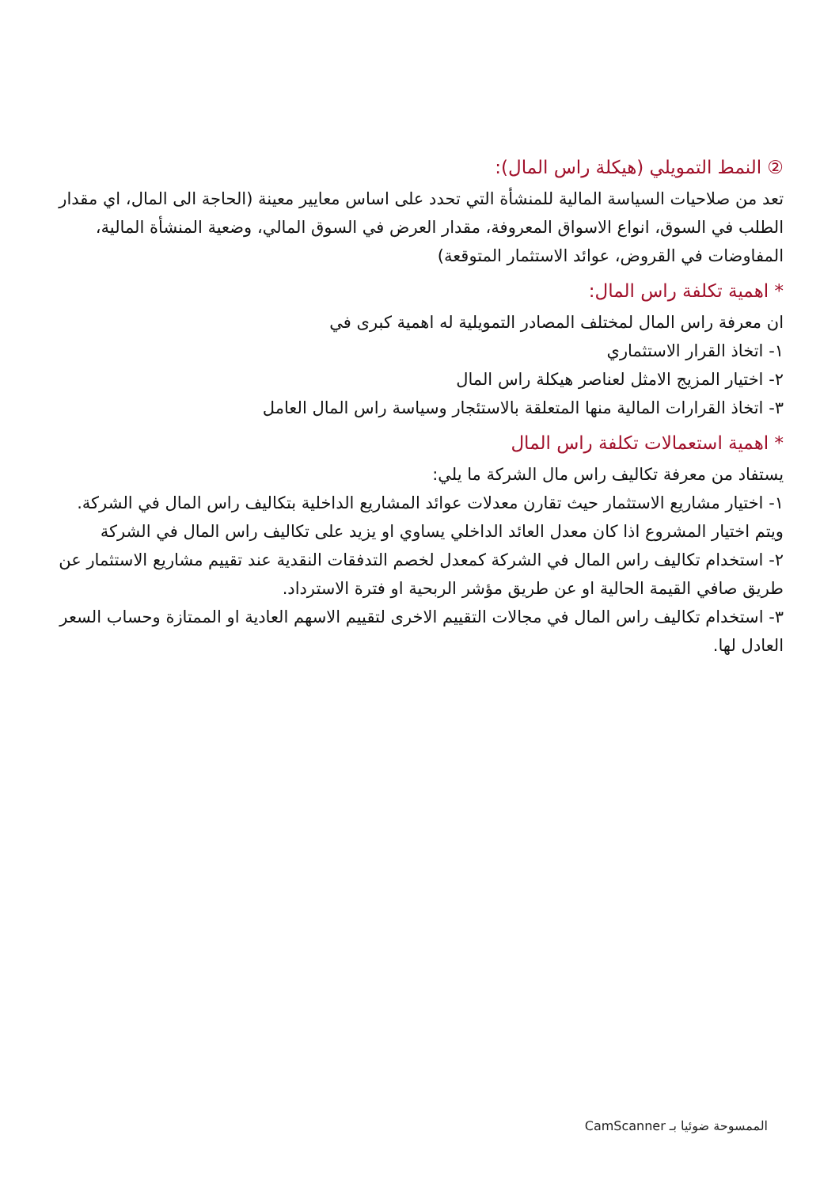② النمط التمويلي (هيكلة راس المال):
تعد من صلاحيات السياسة المالية للمنشأة التي تحدد على اساس معايير معينة (الحاجة الى المال، اي مقدار الطلب في السوق، انواع الاسواق المعروفة، مقدار العرض في السوق المالي، وضعية المنشأة المالية، المفاوضات في القروض، عوائد الاستثمار المتوقعة)
* اهمية تكلفة راس المال:
ان معرفة راس المال لمختلف المصادر التمويلية له اهمية كبرى في
١- اتخاذ القرار الاستثماري
٢- اختيار المزيج الامثل لعناصر هيكلة راس المال
٣- اتخاذ القرارات المالية منها المتعلقة بالاستئجار وسياسة راس المال العامل
* اهمية استعمالات تكلفة راس المال
يستفاد من معرفة تكاليف راس مال الشركة ما يلي:
١- اختيار مشاريع الاستثمار حيث تقارن معدلات عوائد المشاريع الداخلية بتكاليف راس المال في الشركة. ويتم اختيار المشروع اذا كان معدل العائد الداخلي يساوي او يزيد على تكاليف راس المال في الشركة
٢- استخدام تكاليف راس المال في الشركة كمعدل لخصم التدفقات النقدية عند تقييم مشاريع الاستثمار عن طريق صافي القيمة الحالية او عن طريق مؤشر الربحية او فترة الاسترداد.
٣- استخدام تكاليف راس المال في مجالات التقييم الاخرى لتقييم الاسهم العادية او الممتازة وحساب السعر العادل لها.
الممسوحة ضوئيا بـ CamScanner